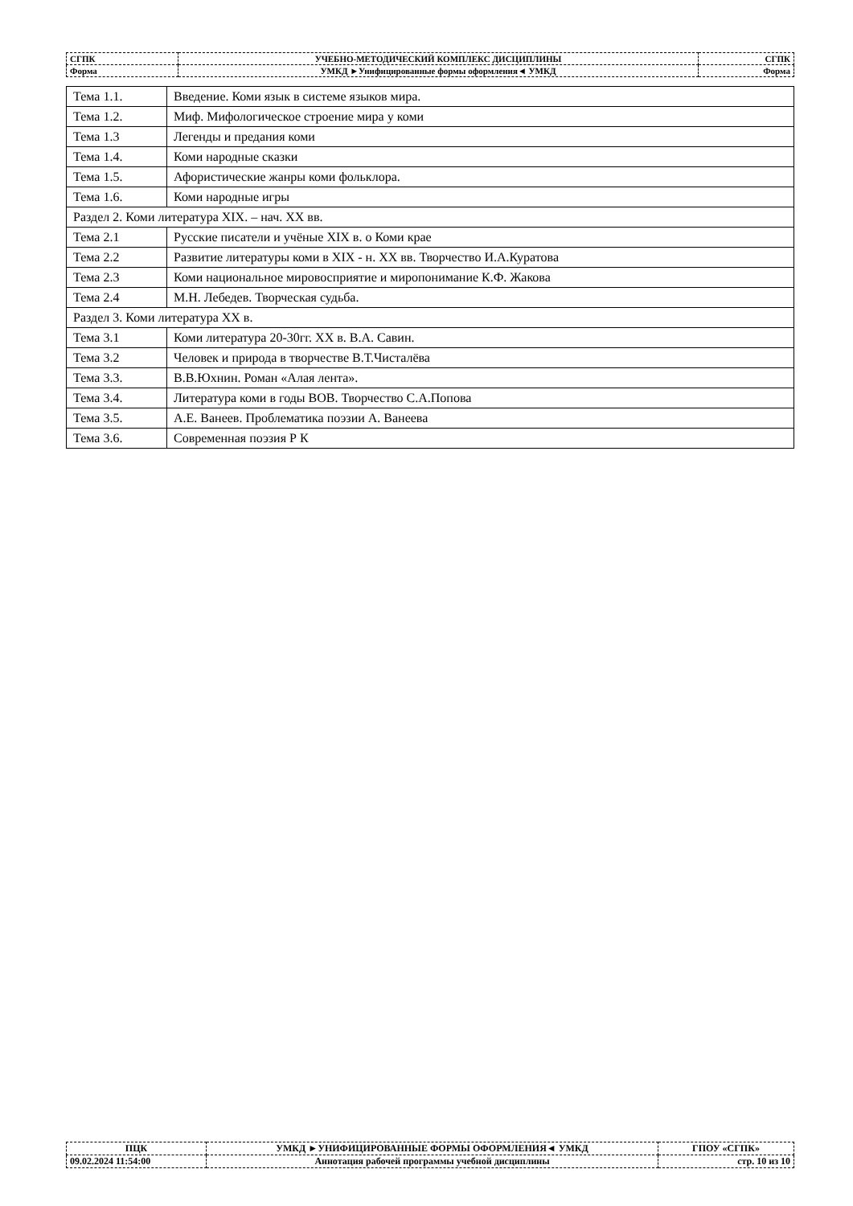| СГПК | УЧЕБНО-МЕТОДИЧЕСКИЙ КОМПЛЕКС ДИСЦИПЛИНЫ | СГПК |
| Форма | УМКД ►Унифицированные формы оформления◄ УМКД | Форма |
| Тема 1.1. | Введение. Коми язык в системе языков мира. |
| Тема 1.2. | Миф. Мифологическое строение мира у коми |
| Тема 1.3 | Легенды и предания коми |
| Тема 1.4. | Коми народные сказки |
| Тема 1.5. | Афористические жанры коми фольклора. |
| Тема 1.6. | Коми народные игры |
| Раздел 2. Коми литература XIX. – нач. XX вв. | |
| Тема 2.1 | Русские писатели и учёные XIX в. о Коми крае |
| Тема 2.2 | Развитие литературы коми в XIX - н. XX вв. Творчество И.А.Куратова |
| Тема 2.3 | Коми национальное мировосприятие и миропонимание К.Ф. Жакова |
| Тема 2.4 | М.Н. Лебедев. Творческая судьба. |
| Раздел 3. Коми литература XX в. | |
| Тема 3.1 | Коми литература 20-30гг. XX в. В.А. Савин. |
| Тема 3.2 | Человек и природа в творчестве В.Т.Чисталёва |
| Тема 3.3. | В.В.Юхнин. Роман «Алая лента». |
| Тема 3.4. | Литература коми в годы ВОВ. Творчество С.А.Попова |
| Тема 3.5. | А.Е. Ванеев. Проблематика поэзии А. Ванеева |
| Тема 3.6. | Современная поэзия Р К |
| ПЦК | УМКД ►УНИФИЦИРОВАННЫЕ ФОРМЫ ОФОРМЛЕНИЯ◄ УМКД | ГПОУ «СГПК» |
| 09.02.2024 11:54:00 | Аннотация рабочей программы учебной дисциплины | стр. 10 из 10 |